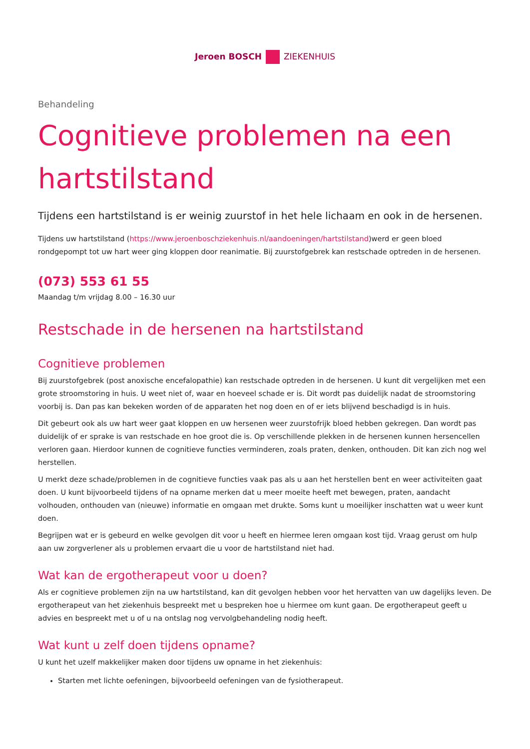Jeroen BOSCH ZIEKENHUIS
Behandeling
Cognitieve problemen na een hartstilstand
Tijdens een hartstilstand is er weinig zuurstof in het hele lichaam en ook in de hersenen.
Tijdens uw hartstilstand (https://www.jeroenboschziekenhuis.nl/aandoeningen/hartstilstand)werd er geen bloed rondgepompt tot uw hart weer ging kloppen door reanimatie. Bij zuurstofgebrek kan restschade optreden in de hersenen.
(073) 553 61 55
Maandag t/m vrijdag 8.00 – 16.30 uur
Restschade in de hersenen na hartstilstand
Cognitieve problemen
Bij zuurstofgebrek (post anoxische encefalopathie) kan restschade optreden in de hersenen. U kunt dit vergelijken met een grote stroomstoring in huis. U weet niet of, waar en hoeveel schade er is. Dit wordt pas duidelijk nadat de stroomstoring voorbij is. Dan pas kan bekeken worden of de apparaten het nog doen en of er iets blijvend beschadigd is in huis.
Dit gebeurt ook als uw hart weer gaat kloppen en uw hersenen weer zuurstofrijk bloed hebben gekregen. Dan wordt pas duidelijk of er sprake is van restschade en hoe groot die is. Op verschillende plekken in de hersenen kunnen hersencellen verloren gaan. Hierdoor kunnen de cognitieve functies verminderen, zoals praten, denken, onthouden. Dit kan zich nog wel herstellen.
U merkt deze schade/problemen in de cognitieve functies vaak pas als u aan het herstellen bent en weer activiteiten gaat doen. U kunt bijvoorbeeld tijdens of na opname merken dat u meer moeite heeft met bewegen, praten, aandacht volhouden, onthouden van (nieuwe) informatie en omgaan met drukte. Soms kunt u moeilijker inschatten wat u weer kunt doen.
Begrijpen wat er is gebeurd en welke gevolgen dit voor u heeft en hiermee leren omgaan kost tijd. Vraag gerust om hulp aan uw zorgverlener als u problemen ervaart die u voor de hartstilstand niet had.
Wat kan de ergotherapeut voor u doen?
Als er cognitieve problemen zijn na uw hartstilstand, kan dit gevolgen hebben voor het hervatten van uw dagelijks leven. De ergotherapeut van het ziekenhuis bespreekt met u bespreken hoe u hiermee om kunt gaan. De ergotherapeut geeft u advies en bespreekt met u of u na ontslag nog vervolgbehandeling nodig heeft.
Wat kunt u zelf doen tijdens opname?
U kunt het uzelf makkelijker maken door tijdens uw opname in het ziekenhuis:
Starten met lichte oefeningen, bijvoorbeeld oefeningen van de fysiotherapeut.